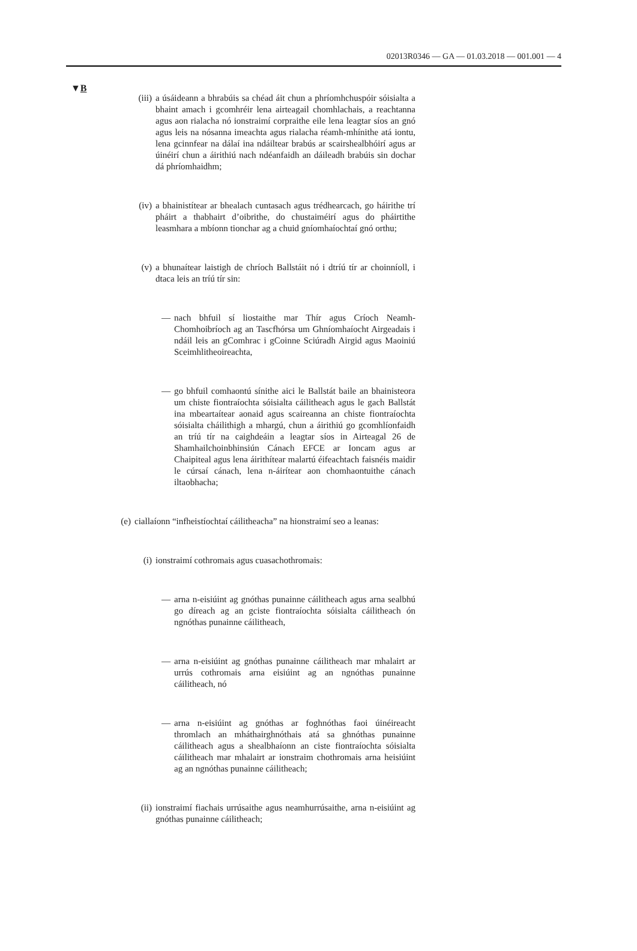02013R0346 — GA — 01.03.2018 — 001.001 — 4
▼B
(iii)
a úsáideann a bhrabúis sa chéad áit chun a phríomhchuspóir sóisialta a bhaint amach i gcomhréir lena airteagail chomhlachais, a reachtanna agus aon rialacha nó ionstraimí corpraithe eile lena leagtar síos an gnó agus leis na nósanna imeachta agus rialacha réamh-mhínithe atá iontu, lena gcinnfear na dálaí ina ndáiltear brabús ar scairshealbhóirí agus ar úinéirí chun a áirithiú nach ndéanfaidh an dáileadh brabúis sin dochar dá phríomhaidhm;
(iv)
a bhainistítear ar bhealach cuntasach agus trédhearcach, go háirithe trí pháirt a thabhairt d’oibrithe, do chustaiméirí agus do pháirtithe leasmhara a mbíonn tionchar ag a chuid gníomhaíochtaí gnó orthu;
(v) a bhunaítear laistigh de chríoch Ballstáit nó i dtríú tír ar choinníoll, i dtaca leis an tríú tír sin:
— nach bhfuil sí liostaithe mar Thír agus Críoch Neamh-Chomhoibríoch ag an Tascfhórsa um Ghníomhaíocht Airgeadais i ndáil leis an gComhrac i gCoinne Sciúradh Airgid agus Maoiniú Sceimhlitheoireachta,
— go bhfuil comhaontú sínithe aici le Ballstát baile an bhainisteora um chiste fiontraíochta sóisialta cáilitheach agus le gach Ballstát ina mbeartaítear aonaid agus scaireanna an chiste fiontraíochta sóisialta cháilithigh a mhargú, chun a áirithiú go gcomhlíonfaidh an tríú tír na caighdeáin a leagtar síos in Airteagal 26 de Shamhailchoinbhinsiún Cánach EFCE ar Ioncam agus ar Chaipiteal agus lena áirithítear malartú éifeachtach faisnéis maidir le cúrsaí cánach, lena n-áirítear aon chomhaontuithe cánach iltaobhacha;
(e) ciallaíonn “infheistíochtaí cáilitheacha” na hionstraimí seo a leanas:
(i) ionstraimí cothromais agus cuasachothromais:
— arna n-eisiúint ag gnóthas punainne cáilitheach agus arna sealbhú go díreach ag an gciste fiontraíochta sóisialta cáilitheach ón ngnóthas punainne cáilitheach,
— arna n-eisiúint ag gnóthas punainne cáilitheach mar mhalairt ar urrús cothromais arna eisiúint ag an ngnóthas punainne cáilitheach, nó
— arna n-eisiúint ag gnóthas ar foghnóthas faoi úinéireacht thromlach an mháthairghnóthais atá sa ghnóthas punainne cáilitheach agus a shealbhaíonn an ciste fiontraíochta sóisialta cáilitheach mar mhalairt ar ionstraim chothromais arna heisiúint ag an ngnóthas punainne cáilitheach;
(ii)
ionstraimí fiachais urrúsaithe agus neamhurrúsaithe, arna n-eisiúint ag gnóthas punainne cáilitheach;